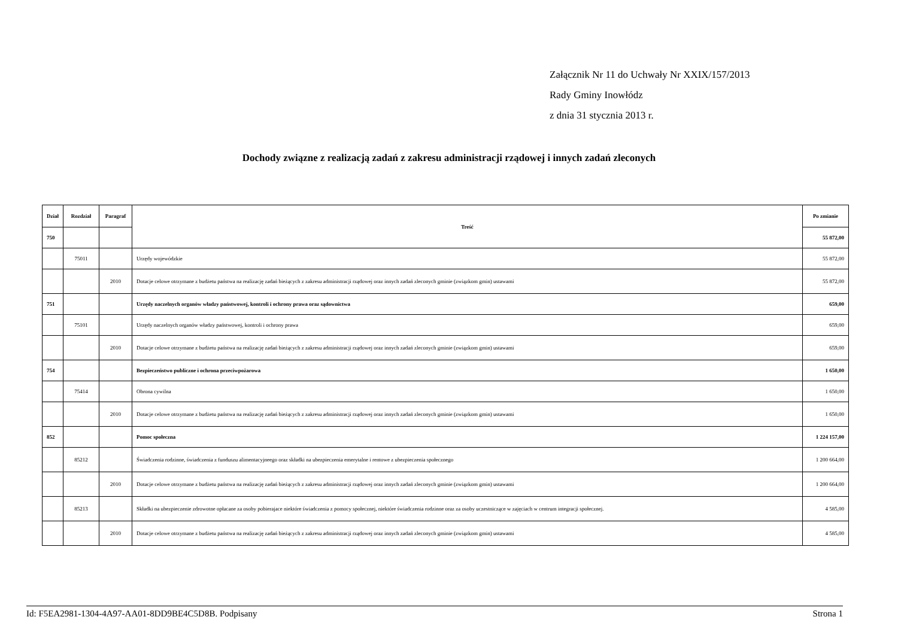Załącznik Nr 11 do Uchwały Nr XXIX/157/2013
Rady Gminy Inowłódz
z dnia 31 stycznia 2013 r.
Dochody związne z realizacją zadań z zakresu administracji rządowej i innych zadań zleconych
| Dział | Rozdział | Paragraf | Treść | Po zmianie |
| --- | --- | --- | --- | --- |
| 750 | | | | 55 872,00 |
| | 75011 | | Urzędy wojewódzkie | 55 872,00 |
| | | 2010 | Dotacje celowe otrzymane z budżetu państwa na realizację zadań bieżących z zakresu administracji rządowej oraz innych zadań zleconych gminie (związkom gmin) ustawami | 55 872,00 |
| 751 | | | Urzędy naczelnych organów władzy państwowej, kontroli i ochrony prawa oraz sądownictwa | 659,00 |
| | 75101 | | Urzędy naczelnych organów władzy państwowej, kontroli i ochrony prawa | 659,00 |
| | | 2010 | Dotacje celowe otrzymane z budżetu państwa na realizację zadań bieżących z zakresu administracji rządowej oraz innych zadań zleconych gminie (związkom gmin) ustawami | 659,00 |
| 754 | | | Bezpieczeństwo publiczne i ochrona przeciwpożarowa | 1 650,00 |
| | 75414 | | Obrona cywilna | 1 650,00 |
| | | 2010 | Dotacje celowe otrzymane z budżetu państwa na realizację zadań bieżących z zakresu administracji rządowej oraz innych zadań zleconych gminie (związkom gmin) ustawami | 1 650,00 |
| 852 | | | Pomoc społeczna | 1 224 157,00 |
| | 85212 | | Świadczenia rodzinne, świadczenia z funduszu alimentacyjneego oraz składki na ubezpieczenia emerytalne i rentowe z ubezpieczenia społecznego | 1 200 664,00 |
| | | 2010 | Dotacje celowe otrzymane z budżetu państwa na realizację zadań bieżących z zakresu administracji rządowej oraz innych zadań zleconych gminie (związkom gmin) ustawami | 1 200 664,00 |
| | 85213 | | Składki na ubezpieczenie zdrowotne opłacane za osoby pobierajace niektóre świadczenia z pomocy społecznej, niektóre świadczenia rodzinne oraz za osoby uczestniczące w zajęciach w centrum integracji społecznej. | 4 585,00 |
| | | 2010 | Dotacje celowe otrzymane z budżetu państwa na realizację zadań bieżących z zakresu administracji rządowej oraz innych zadań zleconych gminie (związkom gmin) ustawami | 4 585,00 |
Id: F5EA2981-1304-4A97-AA01-8DD9BE4C5D8B. Podpisany Strona 1